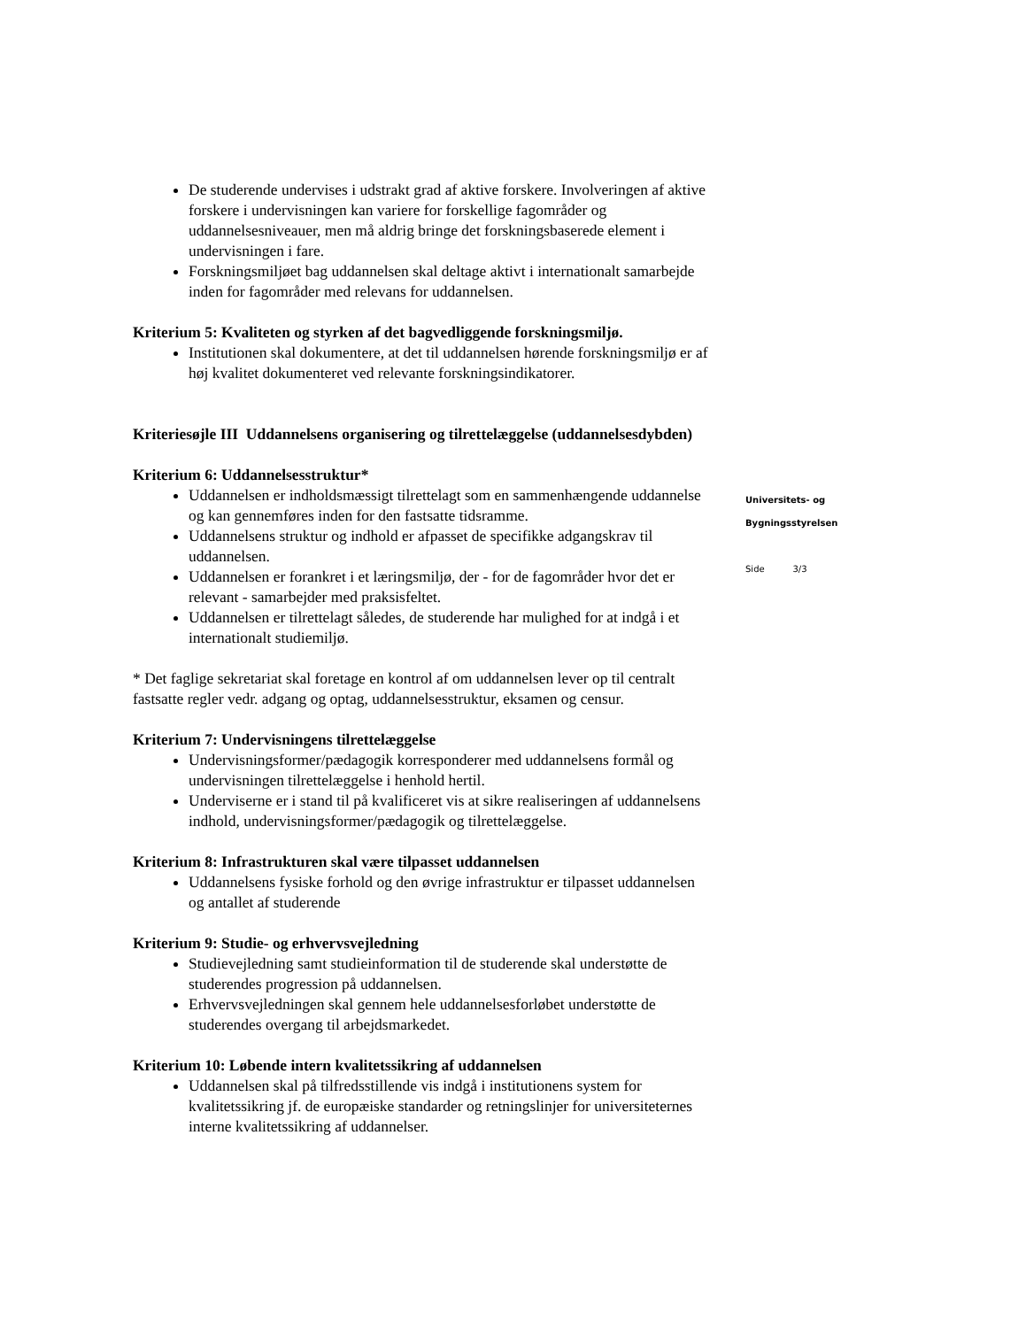De studerende undervises i udstrakt grad af aktive forskere. Involveringen af aktive forskere i undervisningen kan variere for forskellige fagområder og uddannelsesniveauer, men må aldrig bringe det forskningsbaserede element i undervisningen i fare.
Forskningsmiljøet bag uddannelsen skal deltage aktivt i internationalt samarbejde inden for fagområder med relevans for uddannelsen.
Kriterium 5: Kvaliteten og styrken af det bagvedliggende forskningsmiljø.
Institutionen skal dokumentere, at det til uddannelsen hørende forskningsmiljø er af høj kvalitet dokumenteret ved relevante forskningsindikatorer.
Kriteriesøjle III Uddannelsens organisering og tilrettelæggelse (uddannelsesdybden)
Kriterium 6: Uddannelsesstruktur*
Uddannelsen er indholdsmæssigt tilrettelagt som en sammenhængende uddannelse og kan gennemføres inden for den fastsatte tidsramme.
Uddannelsens struktur og indhold er afpasset de specifikke adgangskrav til uddannelsen.
Uddannelsen er forankret i et læringsmiljø, der - for de fagområder hvor det er relevant - samarbejder med praksisfeltet.
Uddannelsen er tilrettelagt således, de studerende har mulighed for at indgå i et internationalt studiemiljø.
* Det faglige sekretariat skal foretage en kontrol af om uddannelsen lever op til centralt fastsatte regler vedr. adgang og optag, uddannelsesstruktur, eksamen og censur.
Kriterium 7: Undervisningens tilrettelæggelse
Undervisningsformer/pædagogik korresponderer med uddannelsens formål og undervisningen tilrettelæggelse i henhold hertil.
Underviserne er i stand til på kvalificeret vis at sikre realiseringen af uddannelsens indhold, undervisningsformer/pædagogik og tilrettelæggelse.
Kriterium 8: Infrastrukturen skal være tilpasset uddannelsen
Uddannelsens fysiske forhold og den øvrige infrastruktur er tilpasset uddannelsen og antallet af studerende
Kriterium 9: Studie- og erhvervsvejledning
Studievejledning samt studieinformation til de studerende skal understøtte de studerendes progression på uddannelsen.
Erhvervsvejledningen skal gennem hele uddannelsesforløbet understøtte de studerendes overgang til arbejdsmarkedet.
Kriterium 10: Løbende intern kvalitetssikring af uddannelsen
Uddannelsen skal på tilfredsstillende vis indgå i institutionens system for kvalitetssikring jf. de europæiske standarder og retningslinjer for universiteternes interne kvalitetssikring af uddannelser.
Universitets- og
Bygningsstyrelsen
Side 3/3